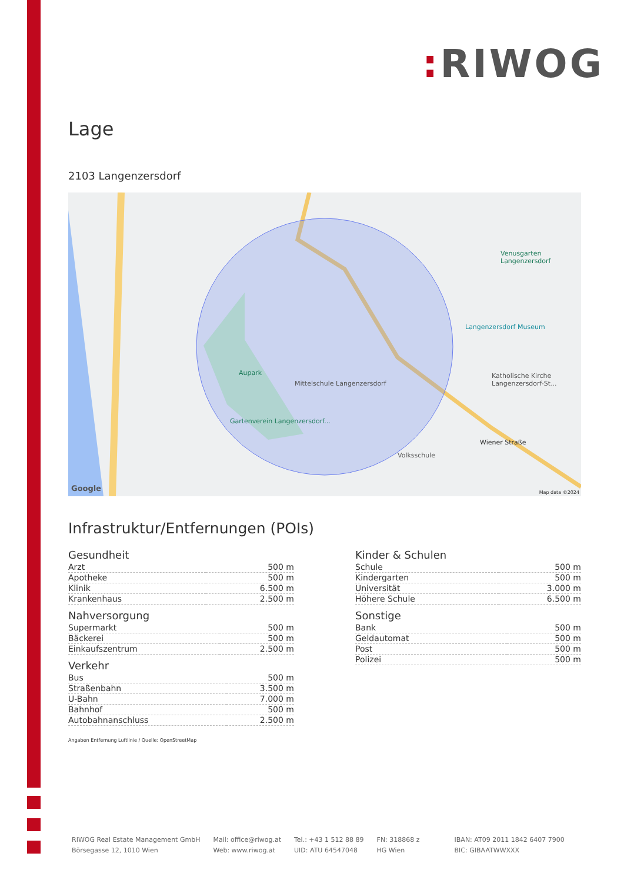: RIWOG
Lage
2103 Langenzersdorf
Aupark
Mittelschule Langenzersdorf
Gartenverein Langenzersdorf...
Volksschule
Katholische Kirche Langenzersdorf-St...
Langenzersdorf Museum
Venusgarten Langenzersdorf
Wiener Straße
Google Map data ©2024
Infrastruktur/Entfernungen (POIs)
Gesundheit
| Arzt | 500 m |
| Apotheke | 500 m |
| Klinik | 6.500 m |
| Krankenhaus | 2.500 m |
Nahversorgung
| Supermarkt | 500 m |
| Bäckerei | 500 m |
| Einkaufszentrum | 2.500 m |
Verkehr
| Bus | 500 m |
| Straßenbahn | 3.500 m |
| U-Bahn | 7.000 m |
| Bahnhof | 500 m |
| Autobahnanschluss | 2.500 m |
Kinder & Schulen
| Schule | 500 m |
| Kindergarten | 500 m |
| Universität | 3.000 m |
| Höhere Schule | 6.500 m |
Sonstige
| Bank | 500 m |
| Geldautomat | 500 m |
| Post | 500 m |
| Polizei | 500 m |
Angaben Entfernung Luftlinie / Quelle: OpenStreetMap
RIWOG Real Estate Management GmbH
Börsegasse 12, 1010 Wien
Mail: office@riwog.at
Web: www.riwog.at
Tel.: +43 1 512 88 89
UID: ATU 64547048
FN: 318868 z
HG Wien
IBAN: AT09 2011 1842 6407 7900
BIC: GIBAATWWXXX